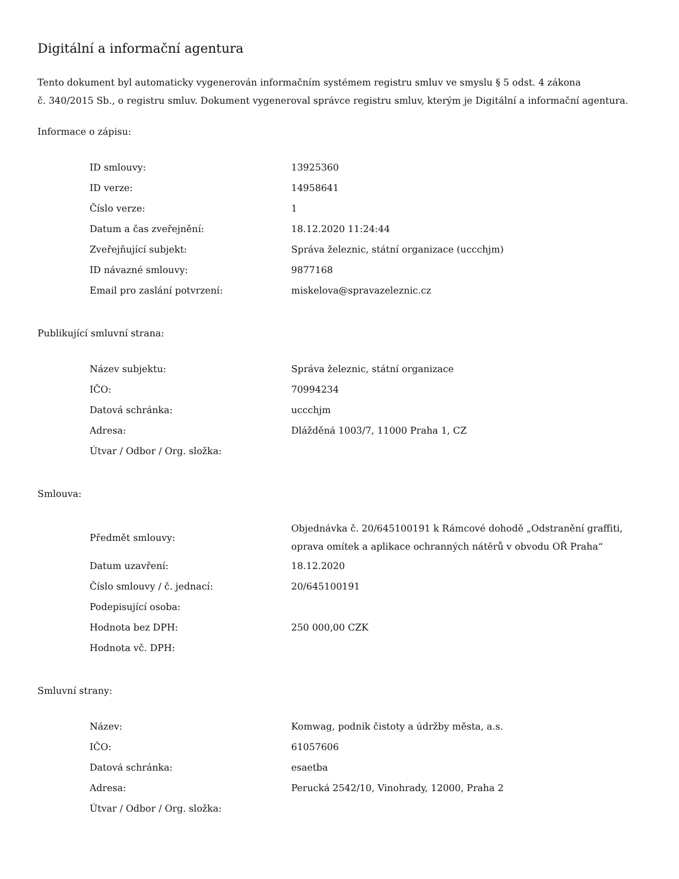Digitální a informační agentura
Tento dokument byl automaticky vygenerován informačním systémem registru smluv ve smyslu § 5 odst. 4 zákona
č. 340/2015 Sb., o registru smluv. Dokument vygeneroval správce registru smluv, kterým je Digitální a informační agentura.
Informace o zápisu:
| ID smlouvy: | 13925360 |
| ID verze: | 14958641 |
| Číslo verze: | 1 |
| Datum a čas zveřejnění: | 18.12.2020 11:24:44 |
| Zveřejňující subjekt: | Správa železnic, státní organizace (uccchjm) |
| ID návazné smlouvy: | 9877168 |
| Email pro zaslání potvrzení: | miskelova@spravazeleznic.cz |
Publikující smluvní strana:
| Název subjektu: | Správa železnic, státní organizace |
| IČO: | 70994234 |
| Datová schránka: | uccchjm |
| Adresa: | Dlážděná 1003/7, 11000 Praha 1, CZ |
| Útvar / Odbor / Org. složka: | |
Smlouva:
| Předmět smlouvy: | Objednávka č. 20/645100191 k Rámcové dohodě „Odstranění graffiti, oprava omítek a aplikace ochranných nátěrů v obvodu OŘ Praha“ |
| Datum uzavření: | 18.12.2020 |
| Číslo smlouvy / č. jednací: | 20/645100191 |
| Podepisující osoba: | |
| Hodnota bez DPH: | 250 000,00 CZK |
| Hodnota vč. DPH: | |
Smluvní strany:
| Název: | Komwag, podnik čistoty a údržby města, a.s. |
| IČO: | 61057606 |
| Datová schránka: | esaetba |
| Adresa: | Perucká 2542/10, Vinohrady, 12000, Praha 2 |
| Útvar / Odbor / Org. složka: | |